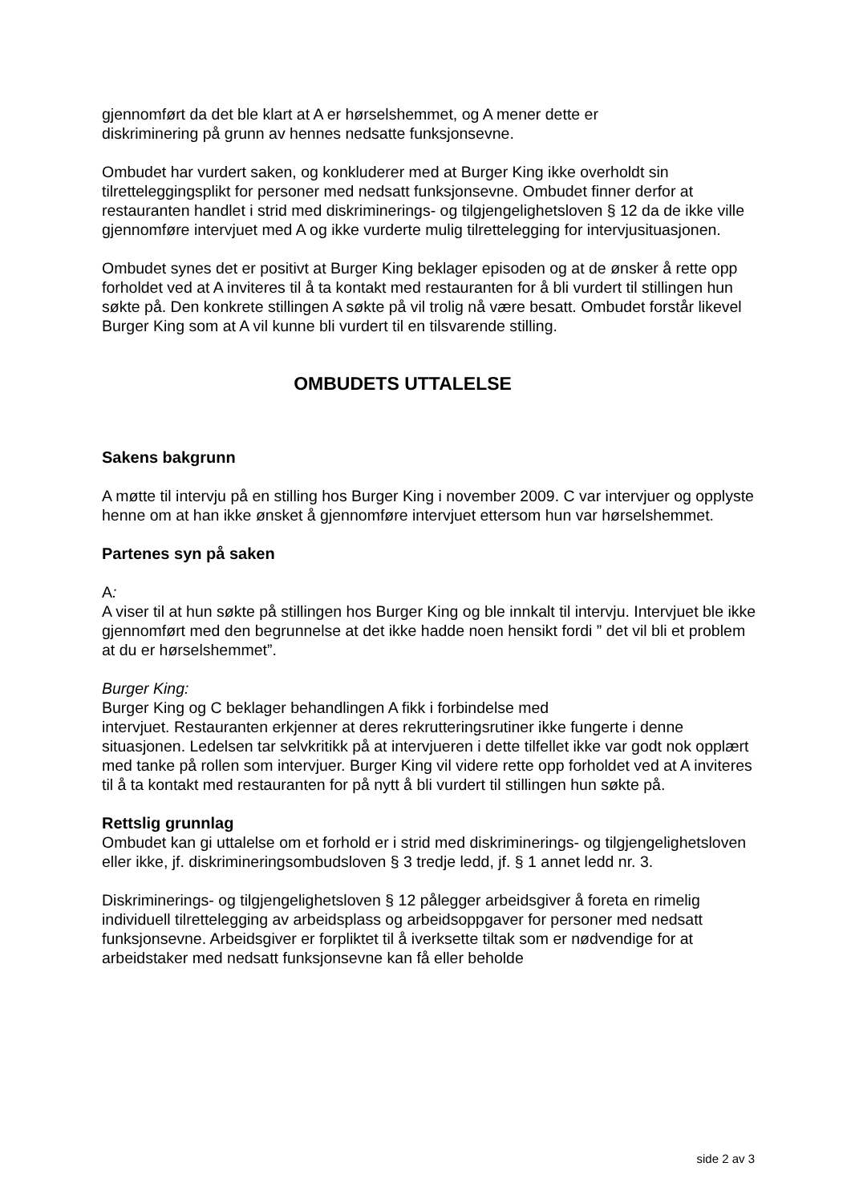gjennomført da det ble klart at A er hørselshemmet, og A mener dette er
diskriminering på grunn av hennes nedsatte funksjonsevne.
Ombudet har vurdert saken, og konkluderer med at Burger King ikke overholdt sin tilretteleggingsplikt for personer med nedsatt funksjonsevne. Ombudet finner derfor at restauranten handlet i strid med diskriminerings- og tilgjengelighetsloven § 12 da de ikke ville gjennomføre intervjuet med A og ikke vurderte mulig tilrettelegging for intervjusituasjonen.
Ombudet synes det er positivt at Burger King beklager episoden og at de ønsker å rette opp forholdet ved at A inviteres til å ta kontakt med restauranten for å bli vurdert til stillingen hun søkte på. Den konkrete stillingen A søkte på vil trolig nå være besatt. Ombudet forstår likevel Burger King som at A vil kunne bli vurdert til en tilsvarende stilling.
OMBUDETS UTTALELSE
Sakens bakgrunn
A møtte til intervju på en stilling hos Burger King i november 2009. C var intervjuer og opplyste henne om at han ikke ønsket å gjennomføre intervjuet ettersom hun var hørselshemmet.
Partenes syn på saken
A:
A viser til at hun søkte på stillingen hos Burger King og ble innkalt til intervju. Intervjuet ble ikke gjennomført med den begrunnelse at det ikke hadde noen hensikt fordi ” det vil bli et problem at du er hørselshemmet”.
Burger King:
Burger King og C beklager behandlingen A fikk i forbindelse med
intervjuet. Restauranten erkjenner at deres rekrutteringsrutiner ikke fungerte i denne situasjonen. Ledelsen tar selvkritikk på at intervjueren i dette tilfellet ikke var godt nok opplært med tanke på rollen som intervjuer. Burger King vil videre rette opp forholdet ved at A inviteres til å ta kontakt med restauranten for på nytt å bli vurdert til stillingen hun søkte på.
Rettslig grunnlag
Ombudet kan gi uttalelse om et forhold er i strid med diskriminerings- og tilgjengelighetsloven eller ikke, jf. diskrimineringsombudsloven § 3 tredje ledd, jf. § 1 annet ledd nr. 3.
Diskriminerings- og tilgjengelighetsloven § 12 pålegger arbeidsgiver å foreta en rimelig individuell tilrettelegging av arbeidsplass og arbeidsoppgaver for personer med nedsatt funksjonsevne. Arbeidsgiver er forpliktet til å iverksette tiltak som er nødvendige for at arbeidstaker med nedsatt funksjonsevne kan få eller beholde
side 2 av 3